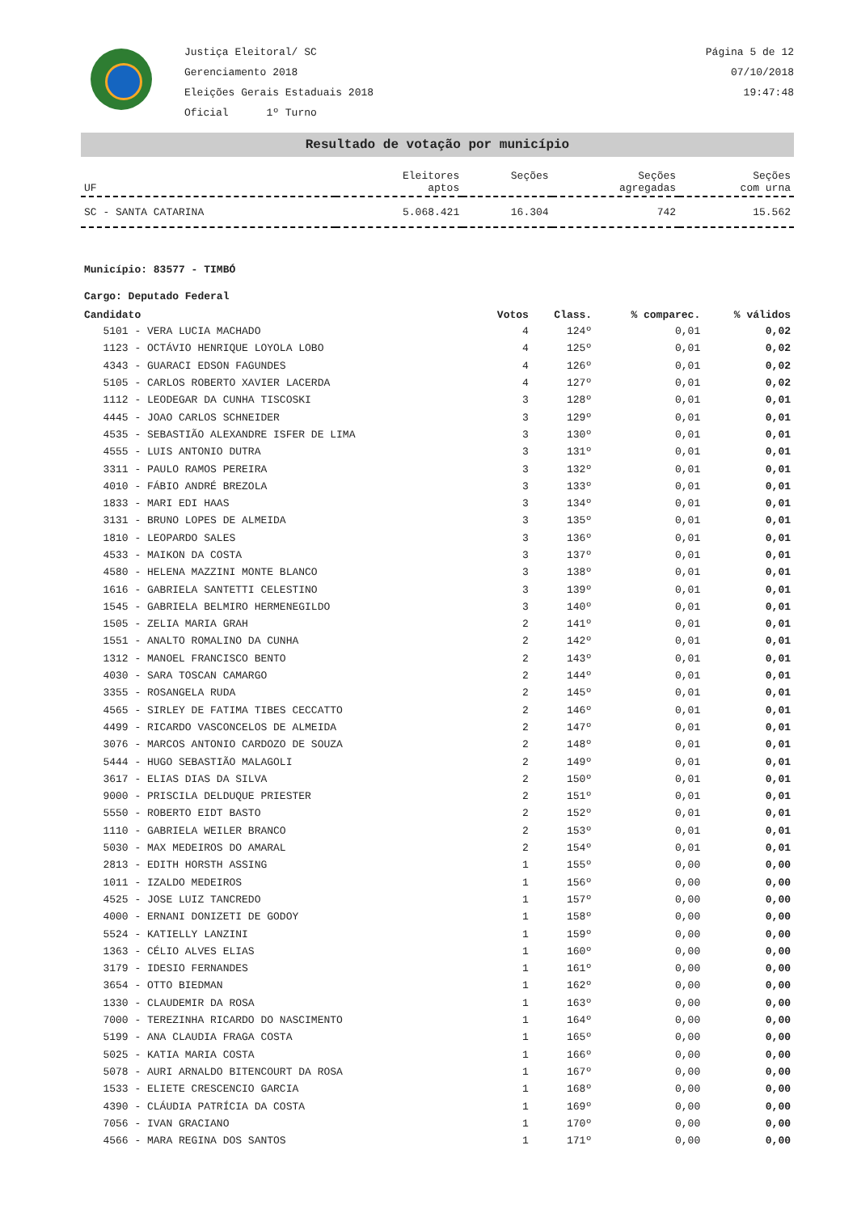Justiça Eleitoral/ SC
Gerenciamento 2018
Eleições Gerais Estaduais 2018
Oficial 1º Turno
Página 5 de 12
07/10/2018
19:47:48
Resultado de votação por município
| UF | Eleitores aptos | Seções | Seções agregadas | Seções com urna |
| --- | --- | --- | --- | --- |
| SC - SANTA CATARINA | 5.068.421 | 16.304 | 742 | 15.562 |
Município: 83577 - TIMBÓ
Cargo: Deputado Federal
| Candidato | Votos | Class. | % comparec. | % válidos |
| --- | --- | --- | --- | --- |
| 5101 - VERA LUCIA MACHADO | 4 | 124º | 0,01 | 0,02 |
| 1123 - OCTÁVIO HENRIQUE LOYOLA LOBO | 4 | 125º | 0,01 | 0,02 |
| 4343 - GUARACI EDSON FAGUNDES | 4 | 126º | 0,01 | 0,02 |
| 5105 - CARLOS ROBERTO XAVIER LACERDA | 4 | 127º | 0,01 | 0,02 |
| 1112 - LEODEGAR DA CUNHA TISCOSKI | 3 | 128º | 0,01 | 0,01 |
| 4445 - JOAO CARLOS SCHNEIDER | 3 | 129º | 0,01 | 0,01 |
| 4535 - SEBASTIÃO ALEXANDRE ISFER DE LIMA | 3 | 130º | 0,01 | 0,01 |
| 4555 - LUIS ANTONIO DUTRA | 3 | 131º | 0,01 | 0,01 |
| 3311 - PAULO RAMOS PEREIRA | 3 | 132º | 0,01 | 0,01 |
| 4010 - FÁBIO ANDRÉ BREZOLA | 3 | 133º | 0,01 | 0,01 |
| 1833 - MARI EDI HAAS | 3 | 134º | 0,01 | 0,01 |
| 3131 - BRUNO LOPES DE ALMEIDA | 3 | 135º | 0,01 | 0,01 |
| 1810 - LEOPARDO SALES | 3 | 136º | 0,01 | 0,01 |
| 4533 - MAIKON DA COSTA | 3 | 137º | 0,01 | 0,01 |
| 4580 - HELENA MAZZINI MONTE BLANCO | 3 | 138º | 0,01 | 0,01 |
| 1616 - GABRIELA SANTETTI CELESTINO | 3 | 139º | 0,01 | 0,01 |
| 1545 - GABRIELA BELMIRO HERMENEGILDO | 3 | 140º | 0,01 | 0,01 |
| 1505 - ZELIA MARIA GRAH | 2 | 141º | 0,01 | 0,01 |
| 1551 - ANALTO ROMALINO DA CUNHA | 2 | 142º | 0,01 | 0,01 |
| 1312 - MANOEL FRANCISCO BENTO | 2 | 143º | 0,01 | 0,01 |
| 4030 - SARA TOSCAN CAMARGO | 2 | 144º | 0,01 | 0,01 |
| 3355 - ROSANGELA RUDA | 2 | 145º | 0,01 | 0,01 |
| 4565 - SIRLEY DE FATIMA TIBES CECCATTO | 2 | 146º | 0,01 | 0,01 |
| 4499 - RICARDO VASCONCELOS DE ALMEIDA | 2 | 147º | 0,01 | 0,01 |
| 3076 - MARCOS ANTONIO CARDOZO DE SOUZA | 2 | 148º | 0,01 | 0,01 |
| 5444 - HUGO SEBASTIÃO MALAGOLI | 2 | 149º | 0,01 | 0,01 |
| 3617 - ELIAS DIAS DA SILVA | 2 | 150º | 0,01 | 0,01 |
| 9000 - PRISCILA DELDUQUE PRIESTER | 2 | 151º | 0,01 | 0,01 |
| 5550 - ROBERTO EIDT BASTO | 2 | 152º | 0,01 | 0,01 |
| 1110 - GABRIELA WEILER BRANCO | 2 | 153º | 0,01 | 0,01 |
| 5030 - MAX MEDEIROS DO AMARAL | 2 | 154º | 0,01 | 0,01 |
| 2813 - EDITH HORSTH ASSING | 1 | 155º | 0,00 | 0,00 |
| 1011 - IZALDO MEDEIROS | 1 | 156º | 0,00 | 0,00 |
| 4525 - JOSE LUIZ TANCREDO | 1 | 157º | 0,00 | 0,00 |
| 4000 - ERNANI DONIZETI DE GODOY | 1 | 158º | 0,00 | 0,00 |
| 5524 - KATIELLY LANZINI | 1 | 159º | 0,00 | 0,00 |
| 1363 - CÉLIO ALVES ELIAS | 1 | 160º | 0,00 | 0,00 |
| 3179 - IDESIO FERNANDES | 1 | 161º | 0,00 | 0,00 |
| 3654 - OTTO BIEDMAN | 1 | 162º | 0,00 | 0,00 |
| 1330 - CLAUDEMIR DA ROSA | 1 | 163º | 0,00 | 0,00 |
| 7000 - TEREZINHA RICARDO DO NASCIMENTO | 1 | 164º | 0,00 | 0,00 |
| 5199 - ANA CLAUDIA FRAGA COSTA | 1 | 165º | 0,00 | 0,00 |
| 5025 - KATIA MARIA COSTA | 1 | 166º | 0,00 | 0,00 |
| 5078 - AURI ARNALDO BITENCOURT DA ROSA | 1 | 167º | 0,00 | 0,00 |
| 1533 - ELIETE CRESCENCIO GARCIA | 1 | 168º | 0,00 | 0,00 |
| 4390 - CLÁUDIA PATRÍCIA DA COSTA | 1 | 169º | 0,00 | 0,00 |
| 7056 - IVAN GRACIANO | 1 | 170º | 0,00 | 0,00 |
| 4566 - MARA REGINA DOS SANTOS | 1 | 171º | 0,00 | 0,00 |